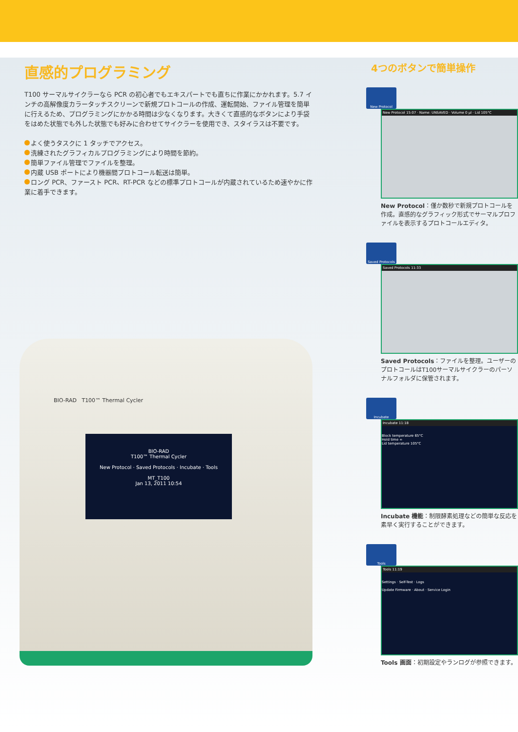直感的プログラミング
T100 サーマルサイクラーなら PCR の初心者でもエキスパートでも直ちに作業にかかれます。5.7 インチの高解像度カラータッチスクリーンで新規プロトコールの作成、運転開始、ファイル管理を簡単に行えるため、プログラミングにかかる時間は少なくなります。大きくて直感的なボタンにより手袋をはめた状態でも外した状態でも好みに合わせてサイクラーを使用でき、スタイラスは不要です。
よく使うタスクに 1 タッチでアクセス。
洗練されたグラフィカルプログラミングにより時間を節約。
簡単ファイル管理でファイルを整理。
内蔵 USB ポートにより機器間プロトコール転送は簡単。
ロング PCR、ファースト PCR、RT-PCR などの標準プロトコールが内蔵されているため速やかに作業に着手できます。
BIO-RAD T100™ Thermal Cycler
BIO-RAD
T100™ Thermal Cycler
New Protocol · Saved Protocols · Incubate · Tools
MT_T100
Jan 13, 2011 10:54
4つのボタンで簡単操作
New Protocol
New Protocol 15:07 · Name: UNSAVED · Volume 0 µl · Lid 105°C
New Protocol：僅か数秒で新規プロトコールを作成。直感的なグラフィック形式でサーマルプロファイルを表示するプロトコールエディタ。
Saved Protocols
Saved Protocols 11:33
Saved Protocols：ファイルを整理。ユーザーのプロトコールはT100サーマルサイクラーのパーソナルフォルダに保管されます。
Incubate
Incubate 11:18
Block temperature 65°C
Hold time ∞
Lid temperature 105°C
Incubate 機能：制限酵素処理などの簡単な反応を素早く実行することができます。
Tools
Tools 11:19
Settings · Self-Test · Logs
Update Firmware · About · Service Login
Tools 画面：初期設定やランログが参照できます。